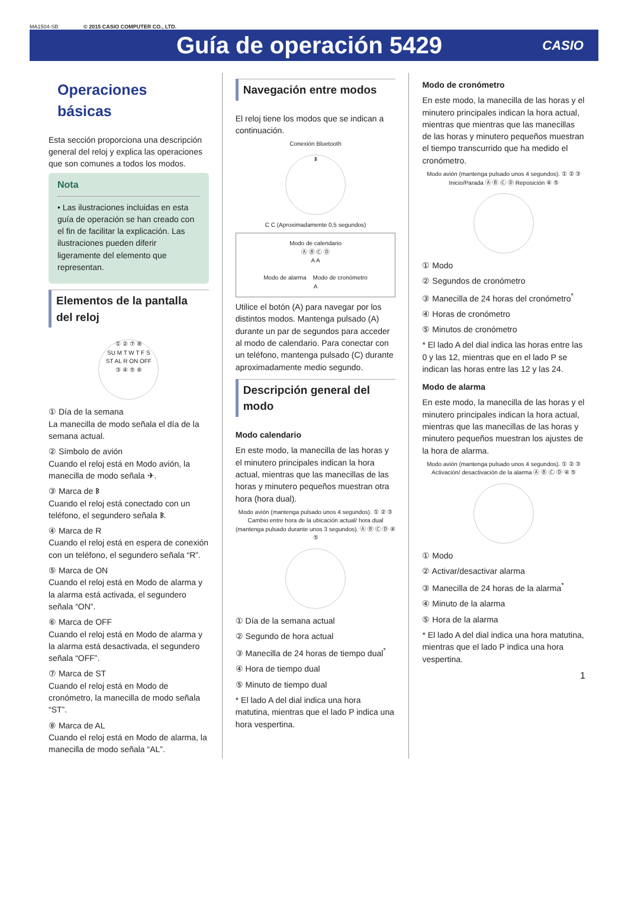MA1504-SB © 2015 CASIO COMPUTER CO., LTD.
Guía de operación 5429
CASIO
Operaciones básicas
Esta sección proporciona una descripción general del reloj y explica las operaciones que son comunes a todos los modos.
Nota
• Las ilustraciones incluidas en esta guía de operación se han creado con el fin de facilitar la explicación. Las ilustraciones pueden diferir ligeramente del elemento que representan.
Elementos de la pantalla del reloj
① ② ⑦ ⑧
SU M T W T F S
ST AL R ON OFF
③ ④ ⑤ ⑥
① Día de la semana
La manecilla de modo señala el día de la semana actual.
② Símbolo de avión
Cuando el reloj está en Modo avión, la manecilla de modo señala ✈.
③ Marca de ᛒ
Cuando el reloj está conectado con un teléfono, el segundero señala ᛒ.
④ Marca de R
Cuando el reloj está en espera de conexión con un teléfono, el segundero señala “R”.
⑤ Marca de ON
Cuando el reloj está en Modo de alarma y la alarma está activada, el segundero señala “ON”.
⑥ Marca de OFF
Cuando el reloj está en Modo de alarma y la alarma está desactivada, el segundero señala “OFF”.
⑦ Marca de ST
Cuando el reloj está en Modo de cronómetro, la manecilla de modo señala “ST”.
⑧ Marca de AL
Cuando el reloj está en Modo de alarma, la manecilla de modo señala “AL”.
Navegación entre modos
El reloj tiene los modos que se indican a continuación.
Conexión Bluetooth
ᛒ
C C (Aproximadamente 0,5 segundos)
Modo de calendario
Ⓐ Ⓑ Ⓒ Ⓓ
A A
Modo de alarma Modo de cronómetro
A
Utilice el botón (A) para navegar por los distintos modos. Mantenga pulsado (A) durante un par de segundos para acceder al modo de calendario. Para conectar con un teléfono, mantenga pulsado (C) durante aproximadamente medio segundo.
Descripción general del modo
Modo calendario
En este modo, la manecilla de las horas y el minutero principales indican la hora actual, mientras que las manecillas de las horas y minutero pequeños muestran otra hora (hora dual).
Modo avión (mantenga pulsado unos 4 segundos). ① ② ③ Cambio entre hora de la ubicación actual/ hora dual (mantenga pulsado durante unos 3 segundos). Ⓐ Ⓑ Ⓒ Ⓓ ④ ⑤
① Día de la semana actual
② Segundo de hora actual
③ Manecilla de 24 horas de tiempo dual<sup>*</sup>
④ Hora de tiempo dual
⑤ Minuto de tiempo dual
* El lado A del dial indica una hora matutina, mientras que el lado P indica una hora vespertina.
Modo de cronómetro
En este modo, la manecilla de las horas y el minutero principales indican la hora actual, mientras que mientras que las manecillas de las horas y minutero pequeños muestran el tiempo transcurrido que ha medido el cronómetro.
Modo avión (mantenga pulsado unos 4 segundos). ① ② ③ Inicio/Parada Ⓐ Ⓑ Ⓒ Ⓓ Reposición ④ ⑤
① Modo
② Segundos de cronómetro
③ Manecilla de 24 horas del cronómetro<sup>*</sup>
④ Horas de cronómetro
⑤ Minutos de cronómetro
* El lado A del dial indica las horas entre las 0 y las 12, mientras que en el lado P se indican las horas entre las 12 y las 24.
Modo de alarma
En este modo, la manecilla de las horas y el minutero principales indican la hora actual, mientras que las manecillas de las horas y minutero pequeños muestran los ajustes de la hora de alarma.
Modo avión (mantenga pulsado unos 4 segundos). ① ② ③ Activación/ desactivación de la alarma Ⓐ Ⓑ Ⓒ Ⓓ ④ ⑤
① Modo
② Activar/desactivar alarma
③ Manecilla de 24 horas de la alarma<sup>*</sup>
④ Minuto de la alarma
⑤ Hora de la alarma
* El lado A del dial indica una hora matutina, mientras que el lado P indica una hora vespertina.
1